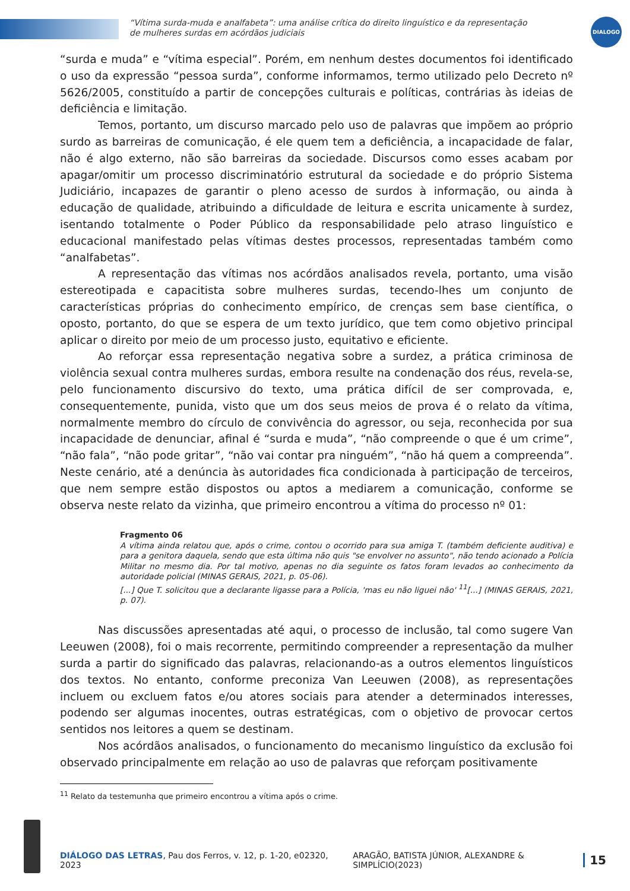DIALOGO
“Vítima surda-muda e analfabeta”: uma análise crítica do direito linguístico e da representação de mulheres surdas em acórdãos judiciais
“surda e muda” e “vítima especial”. Porém, em nenhum destes documentos foi identificado o uso da expressão “pessoa surda”, conforme informamos, termo utilizado pelo Decreto nº 5626/2005, constituído a partir de concepções culturais e políticas, contrárias às ideias de deficiência e limitação.
Temos, portanto, um discurso marcado pelo uso de palavras que impõem ao próprio surdo as barreiras de comunicação, é ele quem tem a deficiência, a incapacidade de falar, não é algo externo, não são barreiras da sociedade. Discursos como esses acabam por apagar/omitir um processo discriminatório estrutural da sociedade e do próprio Sistema Judiciário, incapazes de garantir o pleno acesso de surdos à informação, ou ainda à educação de qualidade, atribuindo a dificuldade de leitura e escrita unicamente à surdez, isentando totalmente o Poder Público da responsabilidade pelo atraso linguístico e educacional manifestado pelas vítimas destes processos, representadas também como “analfabetas”.
A representação das vítimas nos acórdãos analisados revela, portanto, uma visão estereotipada e capacitista sobre mulheres surdas, tecendo-lhes um conjunto de características próprias do conhecimento empírico, de crenças sem base científica, o oposto, portanto, do que se espera de um texto jurídico, que tem como objetivo principal aplicar o direito por meio de um processo justo, equitativo e eficiente.
Ao reforçar essa representação negativa sobre a surdez, a prática criminosa de violência sexual contra mulheres surdas, embora resulte na condenação dos réus, revela-se, pelo funcionamento discursivo do texto, uma prática difícil de ser comprovada, e, consequentemente, punida, visto que um dos seus meios de prova é o relato da vítima, normalmente membro do círculo de convivência do agressor, ou seja, reconhecida por sua incapacidade de denunciar, afinal é “surda e muda”, “não compreende o que é um crime”, “não fala”, “não pode gritar”, “não vai contar pra ninguém”, “não há quem a compreenda”. Neste cenário, até a denúncia às autoridades fica condicionada à participação de terceiros, que nem sempre estão dispostos ou aptos a mediarem a comunicação, conforme se observa neste relato da vizinha, que primeiro encontrou a vítima do processo nº 01:
Fragmento 06
A vítima ainda relatou que, após o crime, contou o ocorrido para sua amiga T. (também deficiente auditiva) e para a genitora daquela, sendo que esta última não quis "se envolver no assunto", não tendo acionado a Polícia Militar no mesmo dia. Por tal motivo, apenas no dia seguinte os fatos foram levados ao conhecimento da autoridade policial (MINAS GERAIS, 2021, p. 05-06).
[...] Que T. solicitou que a declarante ligasse para a Polícia, 'mas eu não liguei não' <sup>11</sup>[...] (MINAS GERAIS, 2021, p. 07).
Nas discussões apresentadas até aqui, o processo de inclusão, tal como sugere Van Leeuwen (2008), foi o mais recorrente, permitindo compreender a representação da mulher surda a partir do significado das palavras, relacionando-as a outros elementos linguísticos dos textos. No entanto, conforme preconiza Van Leeuwen (2008), as representações incluem ou excluem fatos e/ou atores sociais para atender a determinados interesses, podendo ser algumas inocentes, outras estratégicas, com o objetivo de provocar certos sentidos nos leitores a quem se destinam.
Nos acórdãos analisados, o funcionamento do mecanismo linguístico da exclusão foi observado principalmente em relação ao uso de palavras que reforçam positivamente
<sup>11</sup> Relato da testemunha que primeiro encontrou a vítima após o crime.
DIÁLOGO DAS LETRAS, Pau dos Ferros, v. 12, p. 1-20, e02320, 2023 ARAGÃO, BATISTA JÚNIOR, ALEXANDRE & SIMPLÍCIO(2023) 15